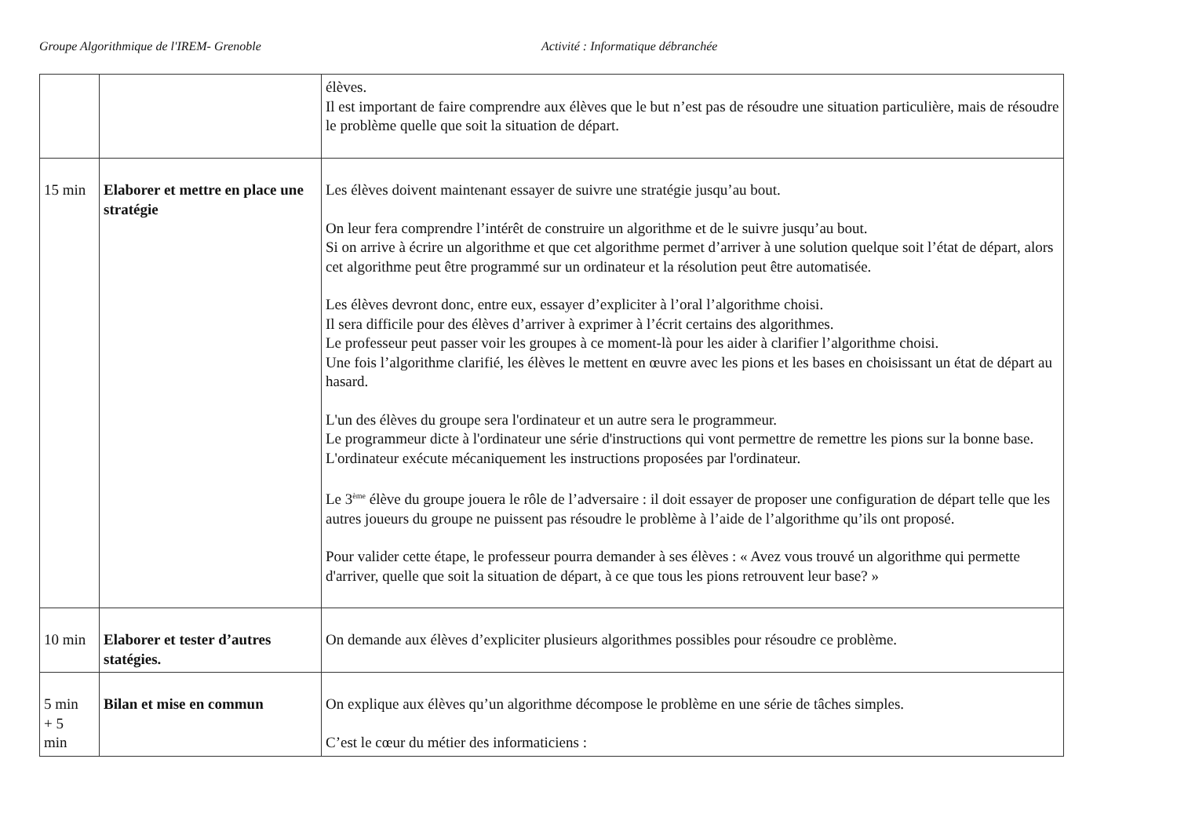Groupe Algorithmique de l'IREM- Grenoble Activité : Informatique débranchée
| | | élèves. Il est important de faire comprendre aux élèves que le but n’est pas de résoudre une situation particulière, mais de résoudre le problème quelle que soit la situation de départ. |
| 15 min | Elaborer et mettre en place une stratégie | Les élèves doivent maintenant essayer de suivre une stratégie jusqu’au bout. On leur fera comprendre l’intérêt de construire un algorithme et de le suivre jusqu’au bout. Si on arrive à écrire un algorithme et que cet algorithme permet d’arriver à une solution quelque soit l’état de départ, alors cet algorithme peut être programmé sur un ordinateur et la résolution peut être automatisée. Les élèves devront donc, entre eux, essayer d’expliciter à l’oral l’algorithme choisi. Il sera difficile pour des élèves d’arriver à exprimer à l’écrit certains des algorithmes. Le professeur peut passer voir les groupes à ce moment-là pour les aider à clarifier l’algorithme choisi. Une fois l’algorithme clarifié, les élèves le mettent en œuvre avec les pions et les bases en choisissant un état de départ au hasard. L'un des élèves du groupe sera l'ordinateur et un autre sera le programmeur. Le programmeur dicte à l'ordinateur une série d'instructions qui vont permettre de remettre les pions sur la bonne base. L'ordinateur exécute mécaniquement les instructions proposées par l'ordinateur. Le 3<sup>ème</sup> élève du groupe jouera le rôle de l’adversaire : il doit essayer de proposer une configuration de départ telle que les autres joueurs du groupe ne puissent pas résoudre le problème à l’aide de l’algorithme qu’ils ont proposé. Pour valider cette étape, le professeur pourra demander à ses élèves : « Avez vous trouvé un algorithme qui permette d'arriver, quelle que soit la situation de départ, à ce que tous les pions retrouvent leur base? » |
| 10 min | Elaborer et tester d’autres statégies. | On demande aux élèves d’expliciter plusieurs algorithmes possibles pour résoudre ce problème. |
| 5 min + 5 min | Bilan et mise en commun | On explique aux élèves qu’un algorithme décompose le problème en une série de tâches simples. C’est le cœur du métier des informaticiens : |